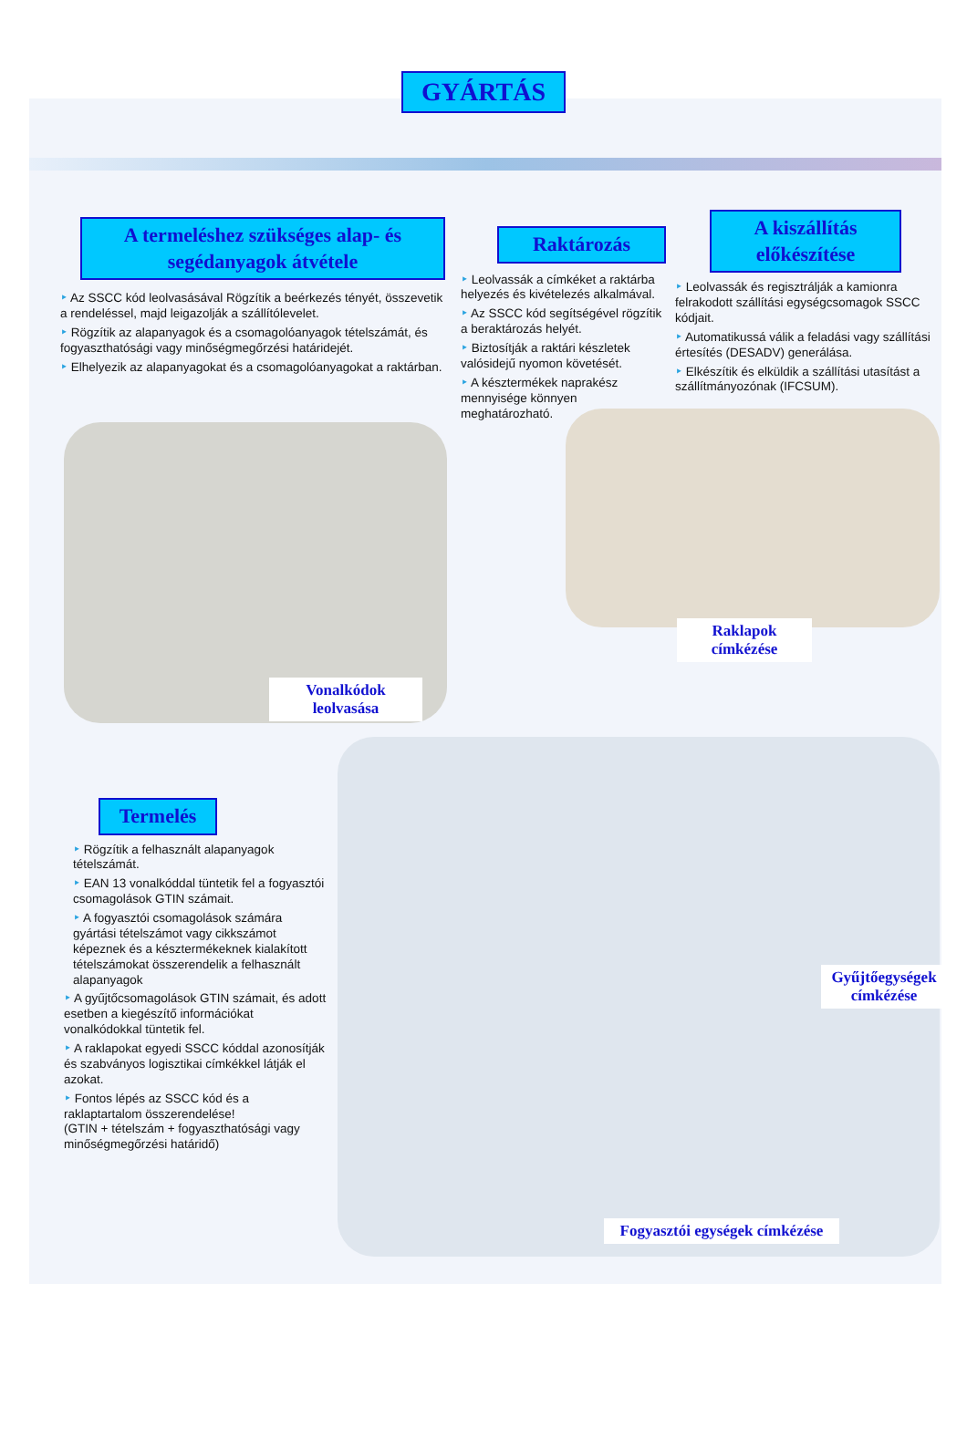GYÁRTÁS
A termeléshez szükséges alap- és segédanyagok átvétele
‣ Az SSCC kód leolvasásával Rögzítik a beérkezés tényét, összevetik a rendeléssel, majd leigazolják a szállítólevelet.
‣ Rögzítik az alapanyagok és a csomagolóanyagok tételszámát, és fogyaszthatósági vagy minőségmegőrzési határidejét.
‣ Elhelyezik az alapanyagokat és a csomagolóanyagokat a raktárban.
Raktározás
‣ Leolvassák a címkéket a raktárba helyezés és kivételezés alkalmával.
‣ Az SSCC kód segítségével rögzítik a beraktározás helyét.
‣ Biztosítják a raktári készletek valósidejű nyomon követését.
‣ A késztermékek naprakész mennyisége könnyen meghatározható.
A kiszállítás előkészítése
‣ Leolvassák és regisztrálják a kamionra felrakodott szállítási egységcsomagok SSCC kódjait.
‣ Automatikussá válik a feladási vagy szállítási értesítés (DESADV) generálása.
‣ Elkészítik és elküldik a szállítási utasítást a szállítmányozónak (IFCSUM).
Vonalkódok leolvasása
Raklapok címkézése
Gyűjtőegységek címkézése
Fogyasztói egységek címkézése
Termelés
‣ Rögzítik a felhasznált alapanyagok tételszámát.
‣ EAN 13 vonalkóddal tüntetik fel a fogyasztói csomagolások GTIN számait.
‣ A fogyasztói csomagolások számára gyártási tételszámot vagy cikkszámot képeznek és a késztermékeknek kialakított tételszámokat összerendelik a felhasznált alapanyagok
‣ A gyűjtőcsomagolások GTIN számait, és adott esetben a kiegészítő információkat vonalkódokkal tüntetik fel.
‣ A raklapokat egyedi SSCC kóddal azonosítják és szabványos logisztikai címkékkel látják el azokat.
‣ Fontos lépés az SSCC kód és a raklaptartalom összerendelése!
(GTIN + tételszám + fogyaszthatósági vagy minőségmegőrzési határidő)